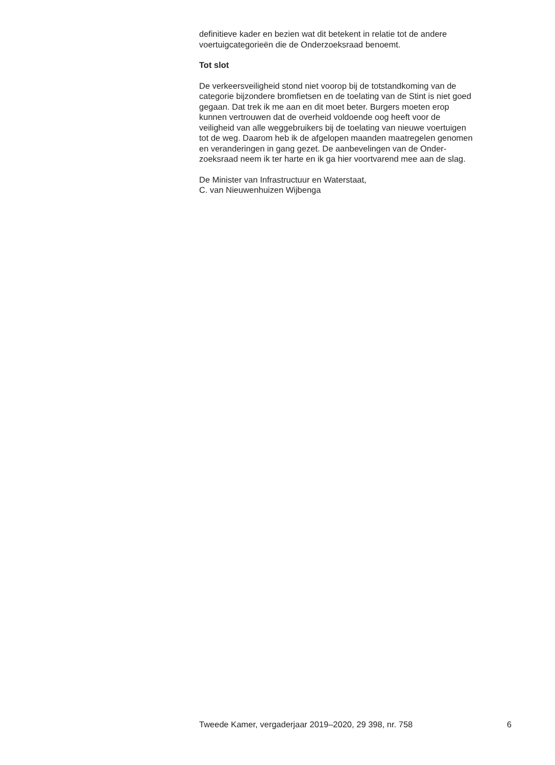definitieve kader en bezien wat dit betekent in relatie tot de andere
voertuigcategorieën die de Onderzoeksraad benoemt.
Tot slot
De verkeersveiligheid stond niet voorop bij de totstandkoming van de
categorie bijzondere bromfietsen en de toelating van de Stint is niet goed
gegaan. Dat trek ik me aan en dit moet beter. Burgers moeten erop
kunnen vertrouwen dat de overheid voldoende oog heeft voor de
veiligheid van alle weggebruikers bij de toelating van nieuwe voertuigen
tot de weg. Daarom heb ik de afgelopen maanden maatregelen genomen
en veranderingen in gang gezet. De aanbevelingen van de Onder-
zoeksraad neem ik ter harte en ik ga hier voortvarend mee aan de slag.
De Minister van Infrastructuur en Waterstaat,
C. van Nieuwenhuizen Wijbenga
Tweede Kamer, vergaderjaar 2019–2020, 29 398, nr. 758 6